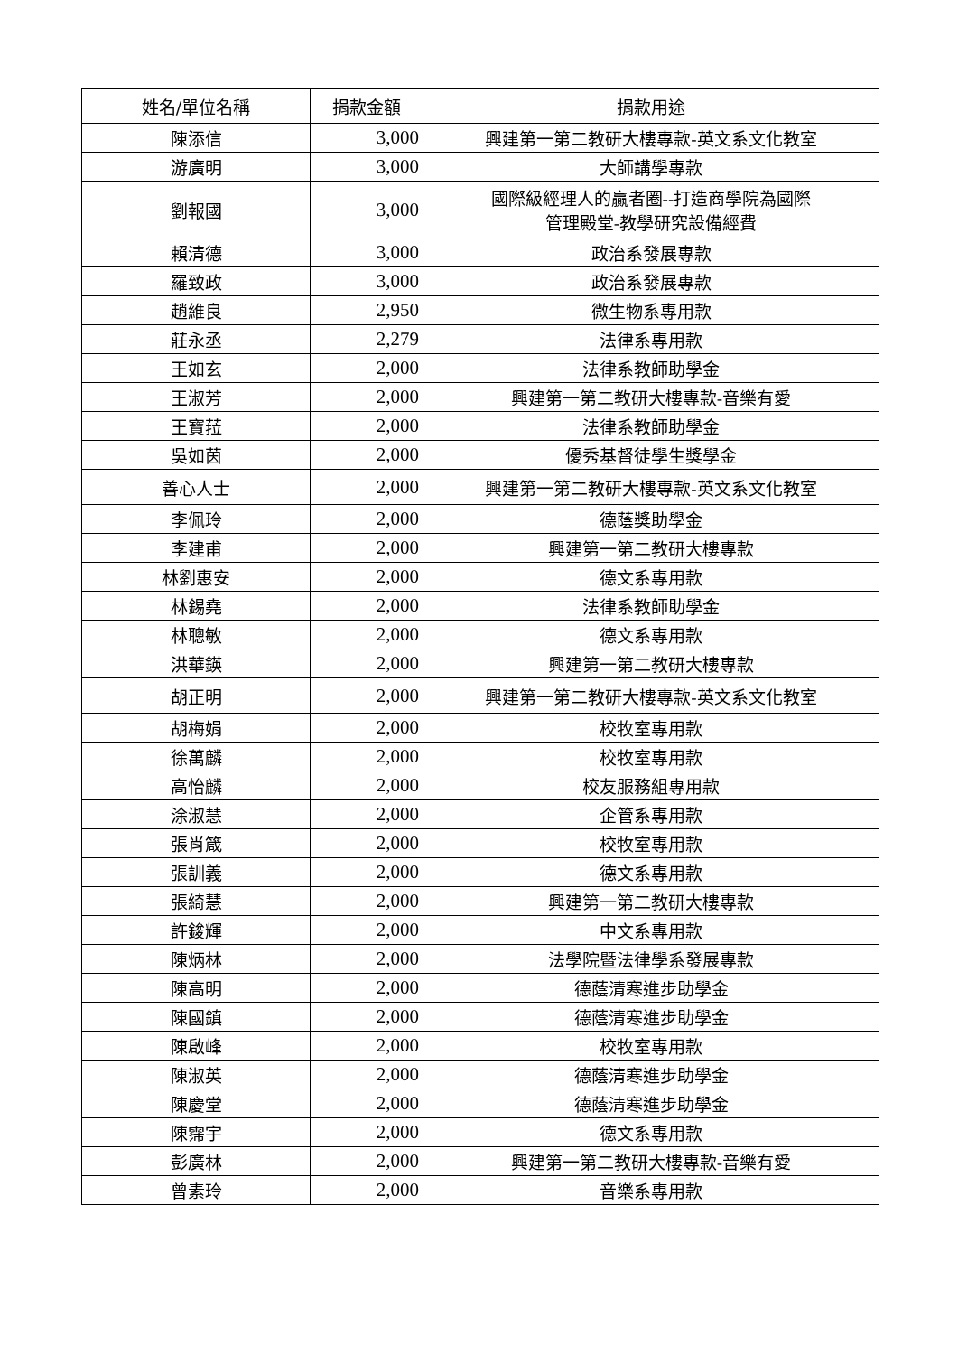| 姓名/單位名稱 | 捐款金額 | 捐款用途 |
| --- | --- | --- |
| 陳添信 | 3,000 | 興建第一第二教研大樓專款-英文系文化教室 |
| 游廣明 | 3,000 | 大師講學專款 |
| 劉報國 | 3,000 | 國際級經理人的贏者圈--打造商學院為國際 管理殿堂-教學研究設備經費 |
| 賴清德 | 3,000 | 政治系發展專款 |
| 羅致政 | 3,000 | 政治系發展專款 |
| 趙維良 | 2,950 | 微生物系專用款 |
| 莊永丞 | 2,279 | 法律系專用款 |
| 王如玄 | 2,000 | 法律系教師助學金 |
| 王淑芳 | 2,000 | 興建第一第二教研大樓專款-音樂有愛 |
| 王寶菈 | 2,000 | 法律系教師助學金 |
| 吳如茵 | 2,000 | 優秀基督徒學生獎學金 |
| 善心人士 | 2,000 | 興建第一第二教研大樓專款-英文系文化教室 |
| 李佩玲 | 2,000 | 德蔭獎助學金 |
| 李建甫 | 2,000 | 興建第一第二教研大樓專款 |
| 林劉惠安 | 2,000 | 德文系專用款 |
| 林錫堯 | 2,000 | 法律系教師助學金 |
| 林聰敏 | 2,000 | 德文系專用款 |
| 洪華鍈 | 2,000 | 興建第一第二教研大樓專款 |
| 胡正明 | 2,000 | 興建第一第二教研大樓專款-英文系文化教室 |
| 胡梅娟 | 2,000 | 校牧室專用款 |
| 徐萬麟 | 2,000 | 校牧室專用款 |
| 高怡麟 | 2,000 | 校友服務組專用款 |
| 涂淑慧 | 2,000 | 企管系專用款 |
| 張肖箴 | 2,000 | 校牧室專用款 |
| 張訓義 | 2,000 | 德文系專用款 |
| 張綺慧 | 2,000 | 興建第一第二教研大樓專款 |
| 許鋑輝 | 2,000 | 中文系專用款 |
| 陳炳林 | 2,000 | 法學院暨法律學系發展專款 |
| 陳高明 | 2,000 | 德蔭清寒進步助學金 |
| 陳國鎮 | 2,000 | 德蔭清寒進步助學金 |
| 陳啟峰 | 2,000 | 校牧室專用款 |
| 陳淑英 | 2,000 | 德蔭清寒進步助學金 |
| 陳慶堂 | 2,000 | 德蔭清寒進步助學金 |
| 陳霈宇 | 2,000 | 德文系專用款 |
| 彭廣林 | 2,000 | 興建第一第二教研大樓專款-音樂有愛 |
| 曾素玲 | 2,000 | 音樂系專用款 |